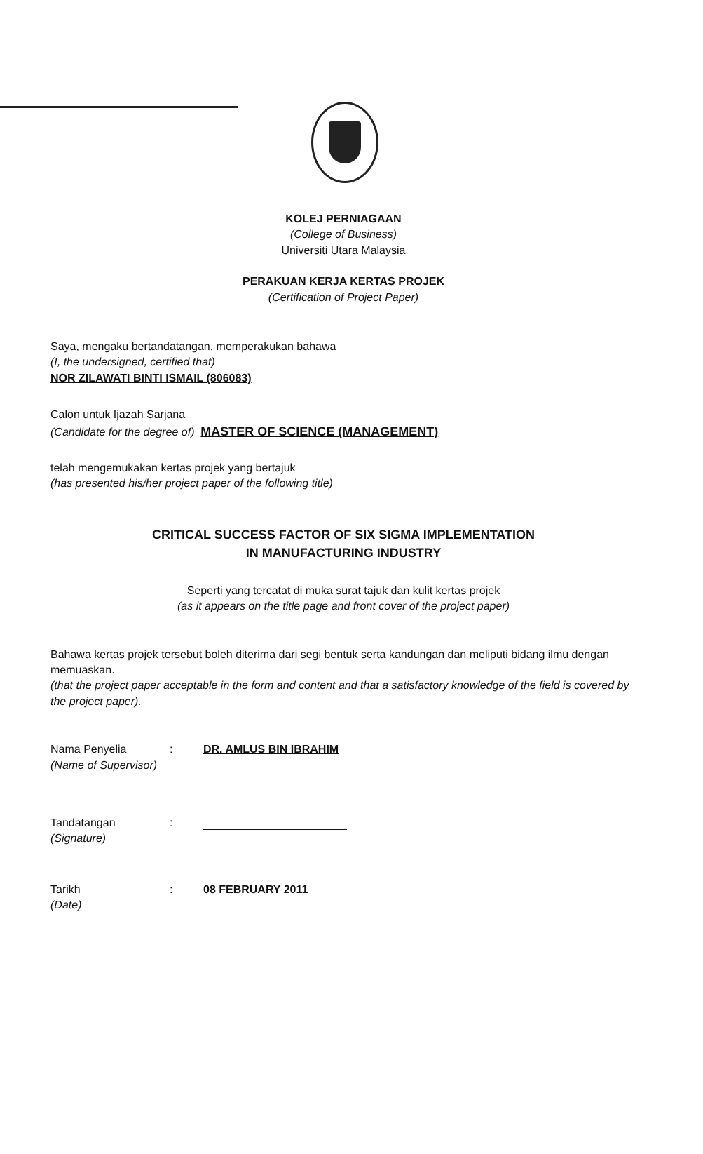KOLEJ PERNIAGAAN
(College of Business)
Universiti Utara Malaysia
PERAKUAN KERJA KERTAS PROJEK
(Certification of Project Paper)
Saya, mengaku bertandatangan, memperakukan bahawa
(I, the undersigned, certified that)
NOR ZILAWATI BINTI ISMAIL (806083)
Calon untuk Ijazah Sarjana
(Candidate for the degree of) MASTER OF SCIENCE (MANAGEMENT)
telah mengemukakan kertas projek yang bertajuk
(has presented his/her project paper of the following title)
CRITICAL SUCCESS FACTOR OF SIX SIGMA IMPLEMENTATION
IN MANUFACTURING INDUSTRY
Seperti yang tercatat di muka surat tajuk dan kulit kertas projek
(as it appears on the title page and front cover of the project paper)
Bahawa kertas projek tersebut boleh diterima dari segi bentuk serta kandungan dan meliputi bidang ilmu dengan memuaskan.
(that the project paper acceptable in the form and content and that a satisfactory knowledge of the field is covered by the project paper).
Nama Penyelia
(Name of Supervisor)
: DR. AMLUS BIN IBRAHIM
Tandatangan
(Signature)
:
Tarikh
(Date)
: 08 FEBRUARY 2011